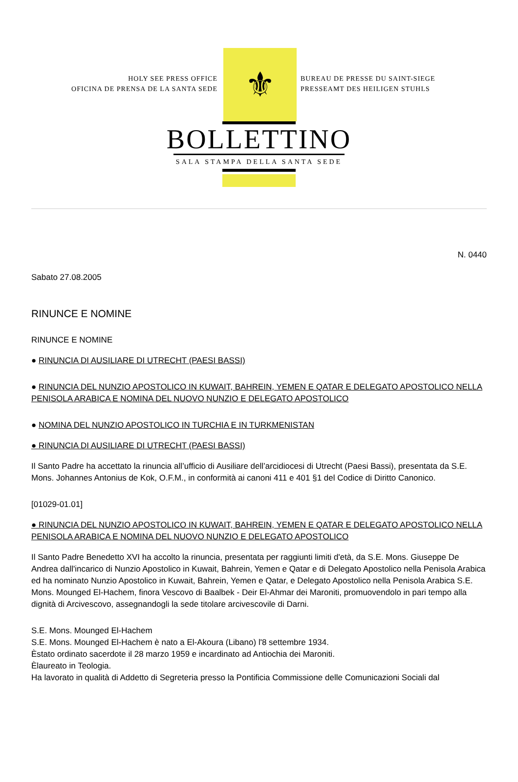HOLY SEE PRESS OFFICE
OFICINA DE PRENSA DE LA SANTA SEDE
⚜
BUREAU DE PRESSE DU SAINT-SIEGE
PRESSEAMT DES HEILIGEN STUHLS
BOLLETTINO
SALA STAMPA DELLA SANTA SEDE
N. 0440
Sabato 27.08.2005
RINUNCE E NOMINE
RINUNCE E NOMINE
● RINUNCIA DI AUSILIARE DI UTRECHT (PAESI BASSI)
● RINUNCIA DEL NUNZIO APOSTOLICO IN KUWAIT, BAHREIN, YEMEN E QATAR E DELEGATO APOSTOLICO NELLA PENISOLA ARABICA E NOMINA DEL NUOVO NUNZIO E DELEGATO APOSTOLICO
● NOMINA DEL NUNZIO APOSTOLICO IN TURCHIA E IN TURKMENISTAN
● RINUNCIA DI AUSILIARE DI UTRECHT (PAESI BASSI)
Il Santo Padre ha accettato la rinuncia all’ufficio di Ausiliare dell’arcidiocesi di Utrecht (Paesi Bassi), presentata da S.E. Mons. Johannes Antonius de Kok, O.F.M., in conformità ai canoni 411 e 401 §1 del Codice di Diritto Canonico.
[01029-01.01]
● RINUNCIA DEL NUNZIO APOSTOLICO IN KUWAIT, BAHREIN, YEMEN E QATAR E DELEGATO APOSTOLICO NELLA PENISOLA ARABICA E NOMINA DEL NUOVO NUNZIO E DELEGATO APOSTOLICO
Il Santo Padre Benedetto XVI ha accolto la rinuncia, presentata per raggiunti limiti d'età, da S.E. Mons. Giuseppe De Andrea dall'incarico di Nunzio Apostolico in Kuwait, Bahrein, Yemen e Qatar e di Delegato Apostolico nella Penisola Arabica ed ha nominato Nunzio Apostolico in Kuwait, Bahrein, Yemen e Qatar, e Delegato Apostolico nella Penisola Arabica S.E. Mons. Mounged El-Hachem, finora Vescovo di Baalbek - Deir El-Ahmar dei Maroniti, promuovendolo in pari tempo alla dignità di Arcivescovo, assegnandogli la sede titolare arcivescovile di Darni.
S.E. Mons. Mounged El-Hachem
S.E. Mons. Mounged El-Hachem è nato a El-Akoura (Libano) l'8 settembre 1934.
Èstato ordinato sacerdote il 28 marzo 1959 e incardinato ad Antiochia dei Maroniti.
Èlaureato in Teologia.
Ha lavorato in qualità di Addetto di Segreteria presso la Pontificia Commissione delle Comunicazioni Sociali dal